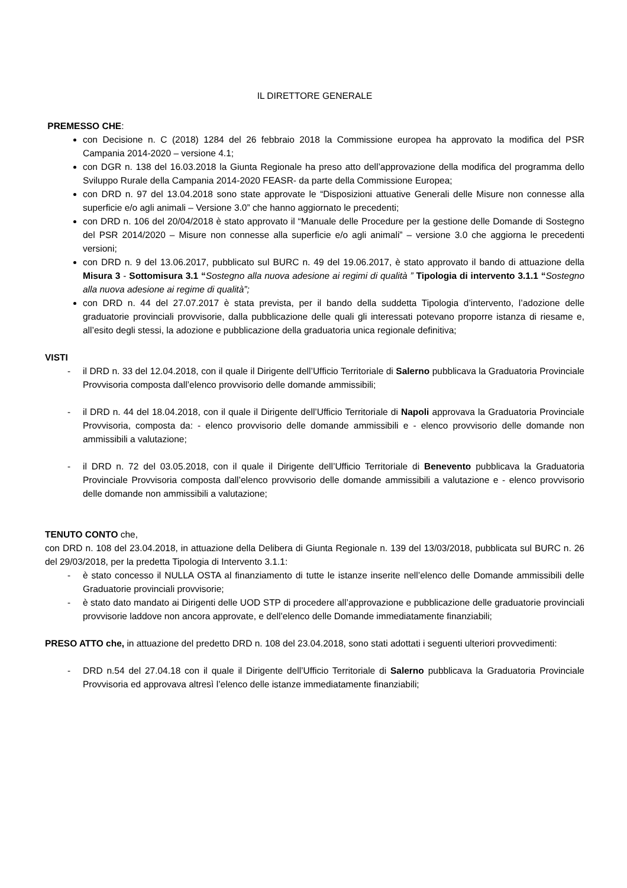IL DIRETTORE GENERALE
PREMESSO CHE:
con Decisione n. C (2018) 1284 del 26 febbraio 2018 la Commissione europea ha approvato la modifica del PSR Campania 2014-2020 – versione 4.1;
con DGR n. 138 del 16.03.2018 la Giunta Regionale ha preso atto dell’approvazione della modifica del programma dello Sviluppo Rurale della Campania 2014-2020 FEASR- da parte della Commissione Europea;
con DRD n. 97 del 13.04.2018 sono state approvate le “Disposizioni attuative Generali delle Misure non connesse alla superficie e/o agli animali – Versione 3.0” che hanno aggiornato le precedenti;
con DRD n. 106 del 20/04/2018 è stato approvato il “Manuale delle Procedure per la gestione delle Domande di Sostegno del PSR 2014/2020 – Misure non connesse alla superficie e/o agli animali” – versione 3.0 che aggiorna le precedenti versioni;
con DRD n. 9 del 13.06.2017, pubblicato sul BURC n. 49 del 19.06.2017, è stato approvato il bando di attuazione della Misura 3 - Sottomisura 3.1 “Sostegno alla nuova adesione ai regimi di qualità ” Tipologia di intervento 3.1.1 “Sostegno alla nuova adesione ai regime di qualità”;
con DRD n. 44 del 27.07.2017 è stata prevista, per il bando della suddetta Tipologia d’intervento, l’adozione delle graduatorie provinciali provvisorie, dalla pubblicazione delle quali gli interessati potevano proporre istanza di riesame e, all’esito degli stessi, la adozione e pubblicazione della graduatoria unica regionale definitiva;
VISTI
- il DRD n. 33 del 12.04.2018, con il quale il Dirigente dell’Ufficio Territoriale di Salerno pubblicava la Graduatoria Provinciale Provvisoria composta dall’elenco provvisorio delle domande ammissibili;
- il DRD n. 44 del 18.04.2018, con il quale il Dirigente dell’Ufficio Territoriale di Napoli approvava la Graduatoria Provinciale Provvisoria, composta da: - elenco provvisorio delle domande ammissibili e - elenco provvisorio delle domande non ammissibili a valutazione;
- il DRD n. 72 del 03.05.2018, con il quale il Dirigente dell’Ufficio Territoriale di Benevento pubblicava la Graduatoria Provinciale Provvisoria composta dall’elenco provvisorio delle domande ammissibili a valutazione e - elenco provvisorio delle domande non ammissibili a valutazione;
TENUTO CONTO che,
con DRD n. 108 del 23.04.2018, in attuazione della Delibera di Giunta Regionale n. 139 del 13/03/2018, pubblicata sul BURC n. 26 del 29/03/2018, per la predetta Tipologia di Intervento 3.1.1:
- è stato concesso il NULLA OSTA al finanziamento di tutte le istanze inserite nell’elenco delle Domande ammissibili delle Graduatorie provinciali provvisorie;
- è stato dato mandato ai Dirigenti delle UOD STP di procedere all’approvazione e pubblicazione delle graduatorie provinciali provvisorie laddove non ancora approvate, e dell’elenco delle Domande immediatamente finanziabili;
PRESO ATTO che, in attuazione del predetto DRD n. 108 del 23.04.2018, sono stati adottati i seguenti ulteriori provvedimenti:
- DRD n.54 del 27.04.18 con il quale il Dirigente dell’Ufficio Territoriale di Salerno pubblicava la Graduatoria Provinciale Provvisoria ed approvava altresì l’elenco delle istanze immediatamente finanziabili;